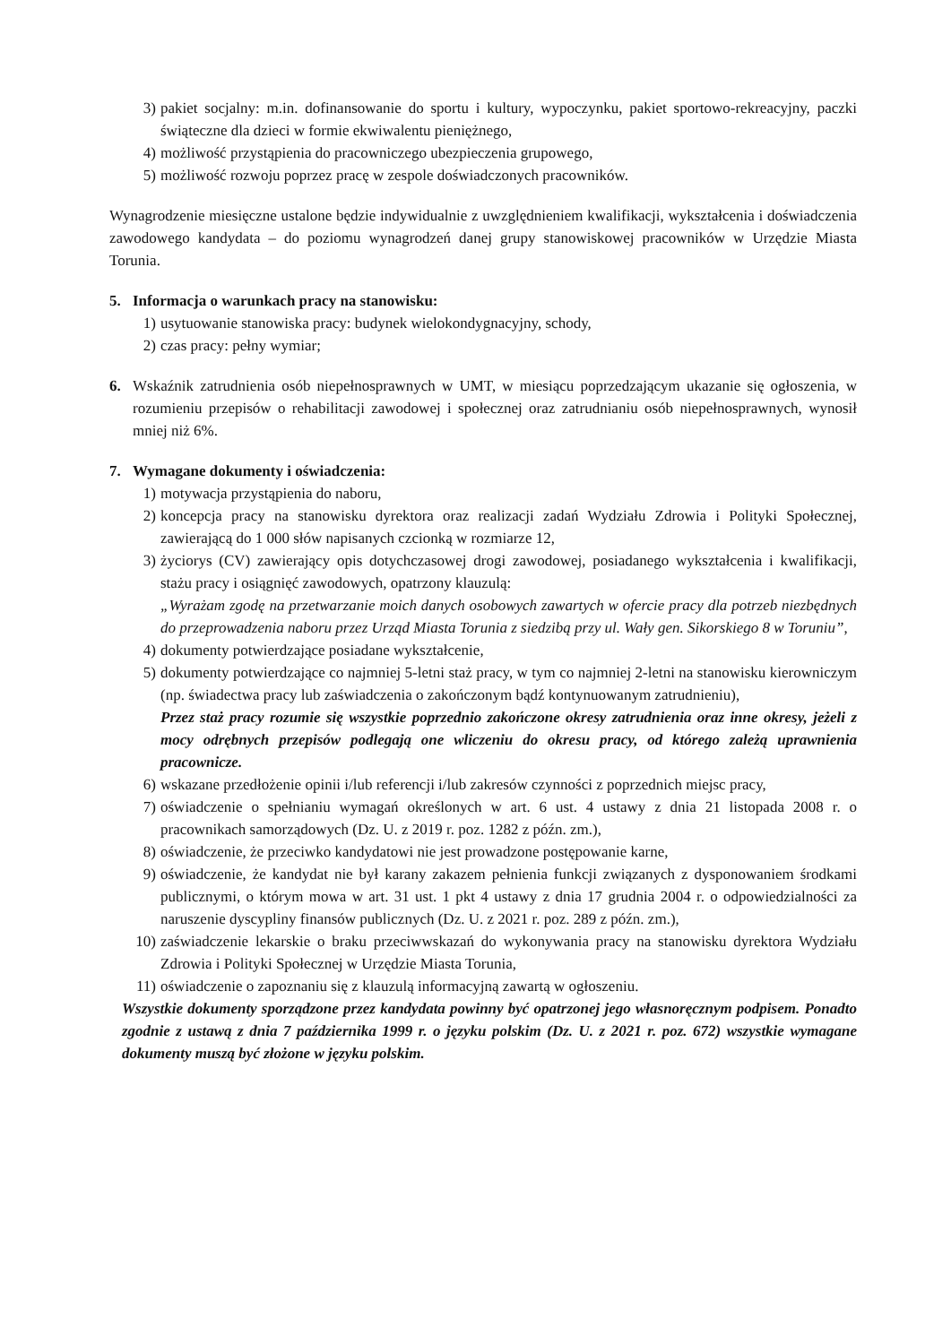3) pakiet socjalny: m.in. dofinansowanie do sportu i kultury, wypoczynku, pakiet sportowo-rekreacyjny, paczki świąteczne dla dzieci w formie ekwiwalentu pieniężnego,
4) możliwość przystąpienia do pracowniczego ubezpieczenia grupowego,
5) możliwość rozwoju poprzez pracę w zespole doświadczonych pracowników.
Wynagrodzenie miesięczne ustalone będzie indywidualnie z uwzględnieniem kwalifikacji, wykształcenia i doświadczenia zawodowego kandydata – do poziomu wynagrodzeń danej grupy stanowiskowej pracowników w Urzędzie Miasta Torunia.
5. Informacja o warunkach pracy na stanowisku:
1) usytuowanie stanowiska pracy: budynek wielokondygnacyjny, schody,
2) czas pracy: pełny wymiar;
6. Wskaźnik zatrudnienia osób niepełnosprawnych w UMT, w miesiącu poprzedzającym ukazanie się ogłoszenia, w rozumieniu przepisów o rehabilitacji zawodowej i społecznej oraz zatrudnianiu osób niepełnosprawnych, wynosił mniej niż 6%.
7. Wymagane dokumenty i oświadczenia:
1) motywacja przystąpienia do naboru,
2) koncepcja pracy na stanowisku dyrektora oraz realizacji zadań Wydziału Zdrowia i Polityki Społecznej, zawierającą do 1 000 słów napisanych czcionką w rozmiarze 12,
3) życiorys (CV) zawierający opis dotychczasowej drogi zawodowej, posiadanego wykształcenia i kwalifikacji, stażu pracy i osiągnięć zawodowych, opatrzony klauzulą:
„Wyrażam zgodę na przetwarzanie moich danych osobowych zawartych w ofercie pracy dla potrzeb niezbędnych do przeprowadzenia naboru przez Urząd Miasta Torunia z siedzibą przy ul. Wały gen. Sikorskiego 8 w Toruniu”,
4) dokumenty potwierdzające posiadane wykształcenie,
5) dokumenty potwierdzające co najmniej 5-letni staż pracy, w tym co najmniej 2-letni na stanowisku kierowniczym (np. świadectwa pracy lub zaświadczenia o zakończonym bądź kontynuowanym zatrudnieniu),
Przez staż pracy rozumie się wszystkie poprzednio zakończone okresy zatrudnienia oraz inne okresy, jeżeli z mocy odrębnych przepisów podlegają one wliczeniu do okresu pracy, od którego zależą uprawnienia pracownicze.
6) wskazane przedłożenie opinii i/lub referencji i/lub zakresów czynności z poprzednich miejsc pracy,
7) oświadczenie o spełnianiu wymagań określonych w art. 6 ust. 4 ustawy z dnia 21 listopada 2008 r. o pracownikach samorządowych (Dz. U. z 2019 r. poz. 1282 z późn. zm.),
8) oświadczenie, że przeciwko kandydatowi nie jest prowadzone postępowanie karne,
9) oświadczenie, że kandydat nie był karany zakazem pełnienia funkcji związanych z dysponowaniem środkami publicznymi, o którym mowa w art. 31 ust. 1 pkt 4 ustawy z dnia 17 grudnia 2004 r. o odpowiedzialności za naruszenie dyscypliny finansów publicznych (Dz. U. z 2021 r. poz. 289 z późn. zm.),
10) zaświadczenie lekarskie o braku przeciwwskazań do wykonywania pracy na stanowisku dyrektora Wydziału Zdrowia i Polityki Społecznej w Urzędzie Miasta Torunia,
11) oświadczenie o zapoznaniu się z klauzulą informacyjną zawartą w ogłoszeniu.
Wszystkie dokumenty sporządzone przez kandydata powinny być opatrzonej jego własnoręcznym podpisem. Ponadto zgodnie z ustawą z dnia 7 października 1999 r. o języku polskim (Dz. U. z 2021 r. poz. 672) wszystkie wymagane dokumenty muszą być złożone w języku polskim.